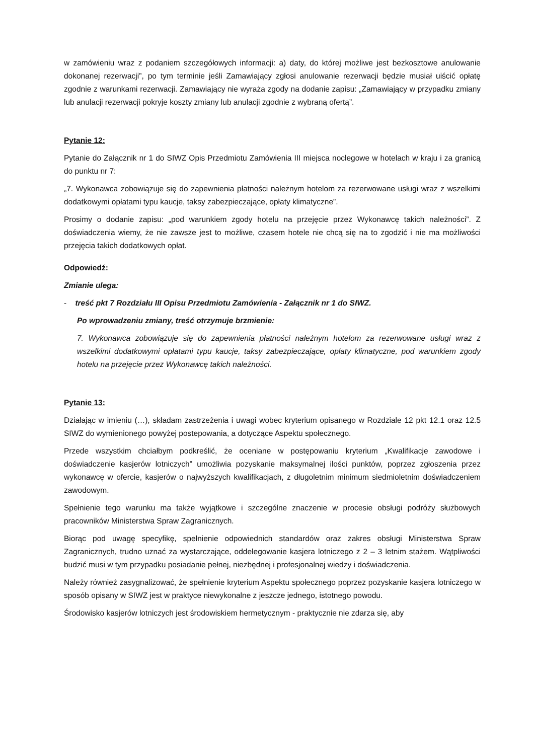w zamówieniu wraz z podaniem szczegółowych informacji: a) daty, do której możliwe jest bezkosztowe anulowanie dokonanej rezerwacji”, po tym terminie jeśli Zamawiający zgłosi anulowanie rezerwacji będzie musiał uiścić opłatę zgodnie z warunkami rezerwacji. Zamawiający nie wyraża zgody na dodanie zapisu: „Zamawiający w przypadku zmiany lub anulacji rezerwacji pokryje koszty zmiany lub anulacji zgodnie z wybraną ofertą”.
Pytanie 12:
Pytanie do Załącznik nr 1 do SIWZ Opis Przedmiotu Zamówienia III miejsca noclegowe w hotelach w kraju i za granicą do punktu nr 7:
„7. Wykonawca zobowiązuje się do zapewnienia płatności należnym hotelom za rezerwowane usługi wraz z wszelkimi dodatkowymi opłatami typu kaucje, taksy zabezpieczające, opłaty klimatyczne”.
Prosimy o dodanie zapisu: „pod warunkiem zgody hotelu na przejęcie przez Wykonawcę takich należności”. Z doświadczenia wiemy, że nie zawsze jest to możliwe, czasem hotele nie chcą się na to zgodzić i nie ma możliwości przejęcia takich dodatkowych opłat.
Odpowiedź:
Zmianie ulega:
- treść pkt 7 Rozdziału III Opisu Przedmiotu Zamówienia - Załącznik nr 1 do SIWZ.
Po wprowadzeniu zmiany, treść otrzymuje brzmienie:
7. Wykonawca zobowiązuje się do zapewnienia płatności należnym hotelom za rezerwowane usługi wraz z wszelkimi dodatkowymi opłatami typu kaucje, taksy zabezpieczające, opłaty klimatyczne, pod warunkiem zgody hotelu na przejęcie przez Wykonawcę takich należności.
Pytanie 13:
Działając w imieniu (…), składam zastrzeżenia i uwagi wobec kryterium opisanego w Rozdziale 12 pkt 12.1 oraz 12.5 SIWZ do wymienionego powyżej postepowania, a dotyczące Aspektu społecznego.
Przede wszystkim chciałbym podkreślić, że oceniane w postępowaniu kryterium „Kwalifikacje zawodowe i doświadczenie kasjerów lotniczych” umożliwia pozyskanie maksymalnej ilości punktów, poprzez zgłoszenia przez wykonawcę w ofercie, kasjerów o najwyższych kwalifikacjach, z długoletnim minimum siedmioletnim doświadczeniem zawodowym.
Spełnienie tego warunku ma także wyjątkowe i szczególne znaczenie w procesie obsługi podróży służbowych pracowników Ministerstwa Spraw Zagranicznych.
Biorąc pod uwagę specyfikę, spełnienie odpowiednich standardów oraz zakres obsługi Ministerstwa Spraw Zagranicznych, trudno uznać za wystarczające, oddelegowanie kasjera lotniczego z 2 – 3 letnim stażem. Wątpliwości budzić musi w tym przypadku posiadanie pełnej, niezbędnej i profesjonalnej wiedzy i doświadczenia.
Należy również zasygnalizować, że spełnienie kryterium Aspektu społecznego poprzez pozyskanie kasjera lotniczego w sposób opisany w SIWZ jest w praktyce niewykonalne z jeszcze jednego, istotnego powodu.
Środowisko kasjerów lotniczych jest środowiskiem hermetycznym - praktycznie nie zdarza się, aby